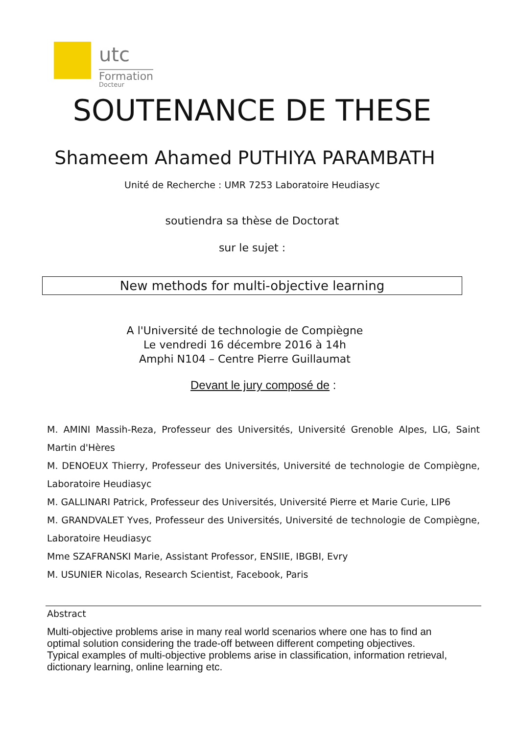utc Docteur
Formation
SOUTENANCE DE THESE
Shameem Ahamed PUTHIYA PARAMBATH
Unité de Recherche : UMR 7253 Laboratoire Heudiasyc
soutiendra sa thèse de Doctorat
sur le sujet :
New methods for multi-objective learning
A l'Université de technologie de Compiègne
Le vendredi 16 décembre 2016 à 14h
Amphi N104 – Centre Pierre Guillaumat
Devant le jury composé de :
M. AMINI Massih-Reza, Professeur des Universités, Université Grenoble Alpes, LIG, Saint Martin d'Hères
M. DENOEUX Thierry, Professeur des Universités, Université de technologie de Compiègne, Laboratoire Heudiasyc
M. GALLINARI Patrick, Professeur des Universités, Université Pierre et Marie Curie, LIP6
M. GRANDVALET Yves, Professeur des Universités, Université de technologie de Compiègne, Laboratoire Heudiasyc
Mme SZAFRANSKI Marie, Assistant Professor, ENSIIE, IBGBI, Evry
M. USUNIER Nicolas, Research Scientist, Facebook, Paris
Abstract
Multi-objective problems arise in many real world scenarios where one has to find an optimal solution considering the trade-off between different competing objectives.
Typical examples of multi-objective problems arise in classification, information retrieval, dictionary learning, online learning etc.